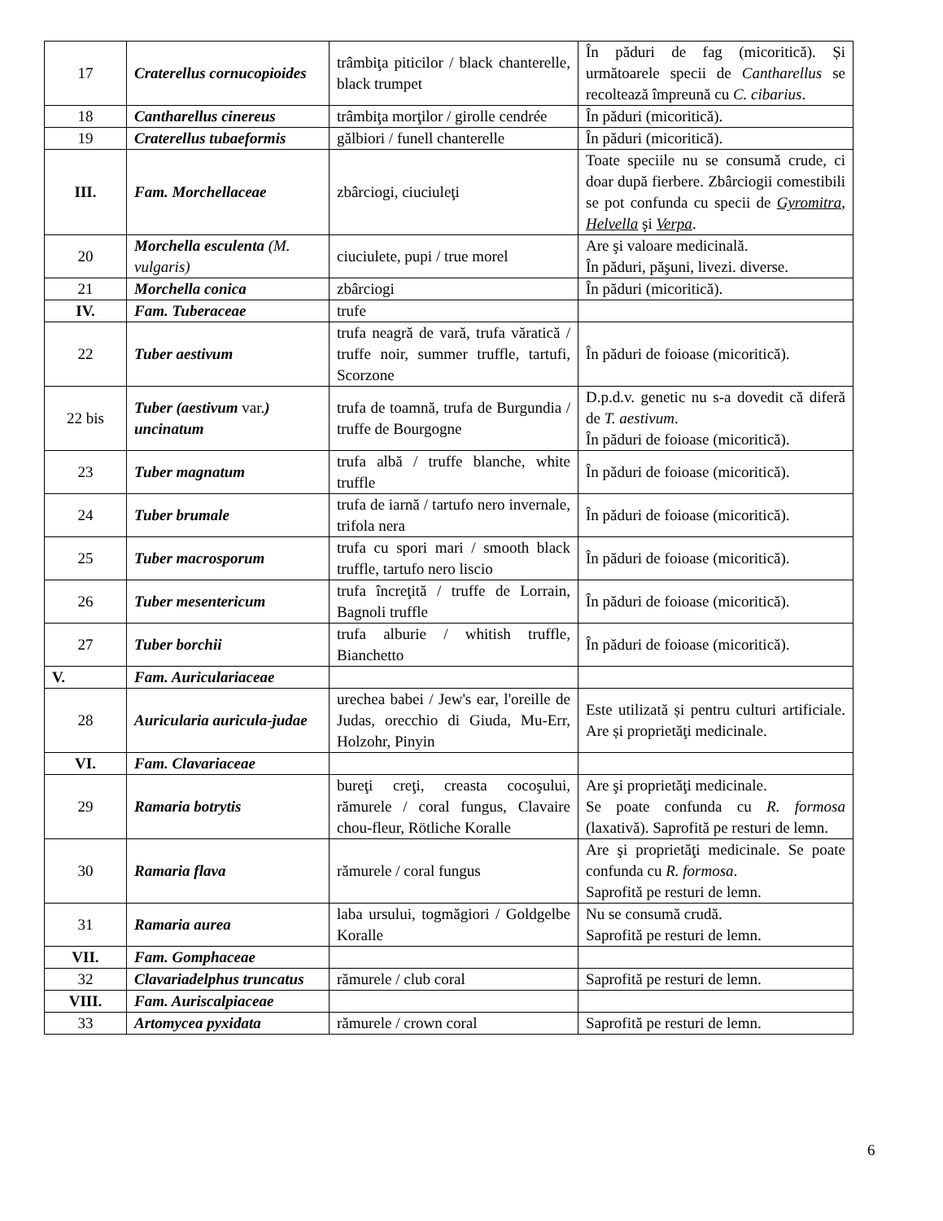| 17 | Craterellus cornucopioides | trâmbiţa piticilor / black chanterelle, black trumpet | În păduri de fag (micoritică). Și următoarele specii de Cantharellus se recoltează împreună cu C. cibarius . |
| 18 | Cantharellus cinereus | trâmbiţa morţilor / girolle cendrée | În păduri (micoritică). |
| 19 | Craterellus tubaeformis | gălbiori / funell chanterelle | În păduri (micoritică). |
| III. | Fam. Morchellaceae | zbârciogi, ciuciuleţi | Toate speciile nu se consumă crude, ci doar după fierbere. Zbârciogii comestibili se pot confunda cu specii de Gyromitra , Helvella şi Verpa . |
| 20 | Morchella esculenta ( M. vulgaris ) | ciuciulete, pupi / true morel | Are şi valoare medicinală. În păduri, păşuni, livezi. diverse. |
| 21 | Morchella conica | zbârciogi | În păduri (micoritică). |
| IV. | Fam. Tuberaceae | trufe | |
| 22 | Tuber aestivum | trufa neagră de vară, trufa văratică / truffe noir, summer truffle, tartufi, Scorzone | În păduri de foioase (micoritică). |
| 22 bis | Tuber (aestivum var. ) uncinatum | trufa de toamnă, trufa de Burgundia / truffe de Bourgogne | D.p.d.v. genetic nu s-a dovedit că diferă de T. aestivum . În păduri de foioase (micoritică). |
| 23 | Tuber magnatum | trufa albă / truffe blanche, white truffle | În păduri de foioase (micoritică). |
| 24 | Tuber brumale | trufa de iarnă / tartufo nero invernale, trifola nera | În păduri de foioase (micoritică). |
| 25 | Tuber macrosporum | trufa cu spori mari / smooth black truffle, tartufo nero liscio | În păduri de foioase (micoritică). |
| 26 | Tuber mesentericum | trufa încreţită / truffe de Lorrain, Bagnoli truffle | În păduri de foioase (micoritică). |
| 27 | Tuber borchii | trufa alburie / whitish truffle, Bianchetto | În păduri de foioase (micoritică). |
| V. | Fam. Auriculariaceae | | |
| 28 | Auricularia auricula-judae | urechea babei / Jew's ear, l'oreille de Judas, orecchio di Giuda, Mu-Err, Holzohr, Pinyin | Este utilizată și pentru culturi artificiale. Are și proprietăţi medicinale. |
| VI. | Fam. Clavariaceae | | |
| 29 | Ramaria botrytis | bureţi creţi, creasta cocoşului, rămurele / coral fungus, Clavaire chou-fleur, Rötliche Koralle | Are şi proprietăţi medicinale. Se poate confunda cu R. formosa (laxativă). Saprofită pe resturi de lemn. |
| 30 | Ramaria flava | rămurele / coral fungus | Are şi proprietăţi medicinale. Se poate confunda cu R. formosa . Saprofită pe resturi de lemn. |
| 31 | Ramaria aurea | laba ursului, togmăgiori / Goldgelbe Koralle | Nu se consumă crudă. Saprofită pe resturi de lemn. |
| VII. | Fam. Gomphaceae | | |
| 32 | Clavariadelphus truncatus | rămurele / club coral | Saprofită pe resturi de lemn. |
| VIII. | Fam. Auriscalpiaceae | | |
| 33 | Artomycea pyxidata | rămurele / crown coral | Saprofită pe resturi de lemn. |
6